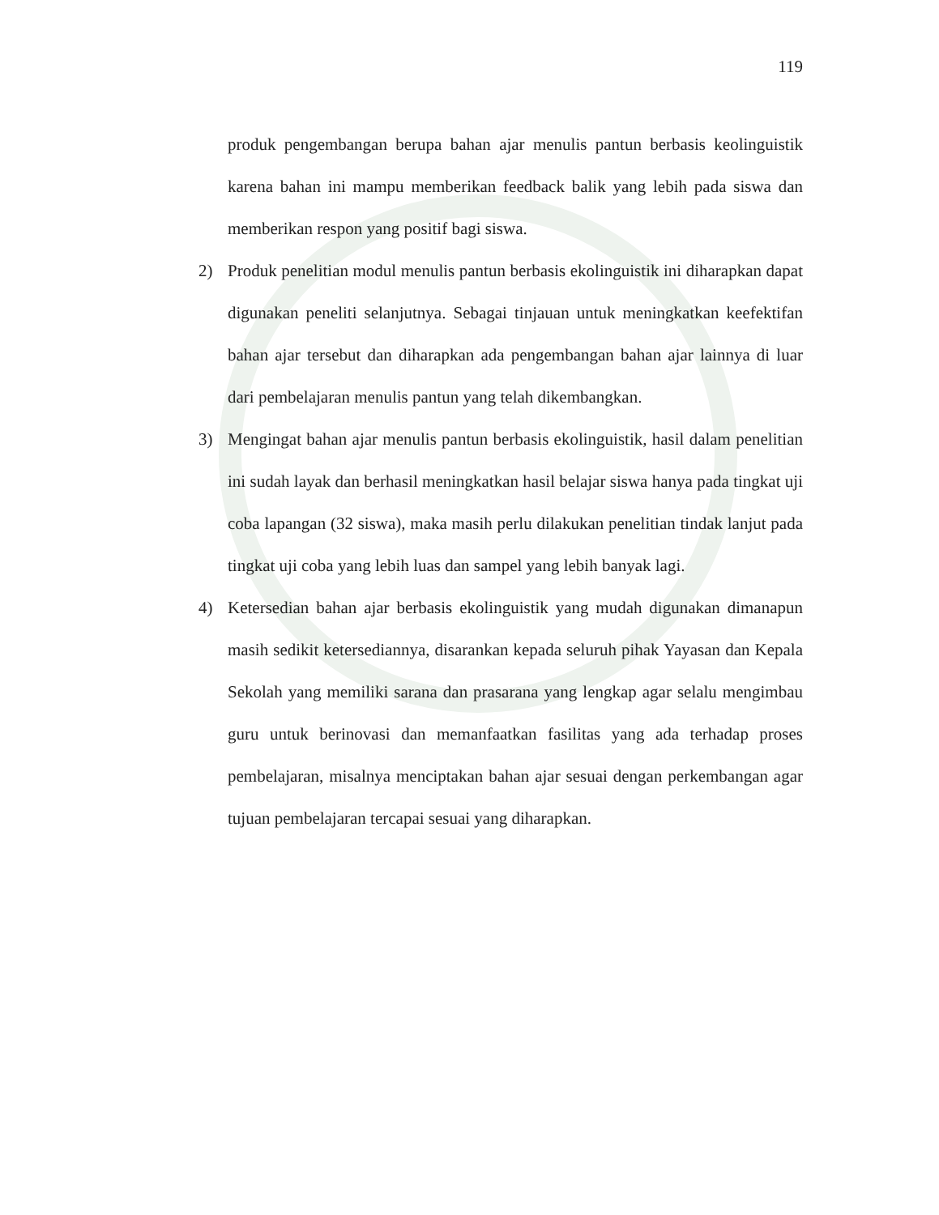119
produk pengembangan berupa bahan ajar menulis pantun berbasis keolinguistik karena bahan ini mampu memberikan feedback balik yang lebih pada siswa dan memberikan respon yang positif bagi siswa.
2) Produk penelitian modul menulis pantun berbasis ekolinguistik ini diharapkan dapat digunakan peneliti selanjutnya. Sebagai tinjauan untuk meningkatkan keefektifan bahan ajar tersebut dan diharapkan ada pengembangan bahan ajar lainnya di luar dari pembelajaran menulis pantun yang telah dikembangkan.
3) Mengingat bahan ajar menulis pantun berbasis ekolinguistik, hasil dalam penelitian ini sudah layak dan berhasil meningkatkan hasil belajar siswa hanya pada tingkat uji coba lapangan (32 siswa), maka masih perlu dilakukan penelitian tindak lanjut pada tingkat uji coba yang lebih luas dan sampel yang lebih banyak lagi.
4) Ketersedian bahan ajar berbasis ekolinguistik yang mudah digunakan dimanapun masih sedikit ketersediannya, disarankan kepada seluruh pihak Yayasan dan Kepala Sekolah yang memiliki sarana dan prasarana yang lengkap agar selalu mengimbau guru untuk berinovasi dan memanfaatkan fasilitas yang ada terhadap proses pembelajaran, misalnya menciptakan bahan ajar sesuai dengan perkembangan agar tujuan pembelajaran tercapai sesuai yang diharapkan.